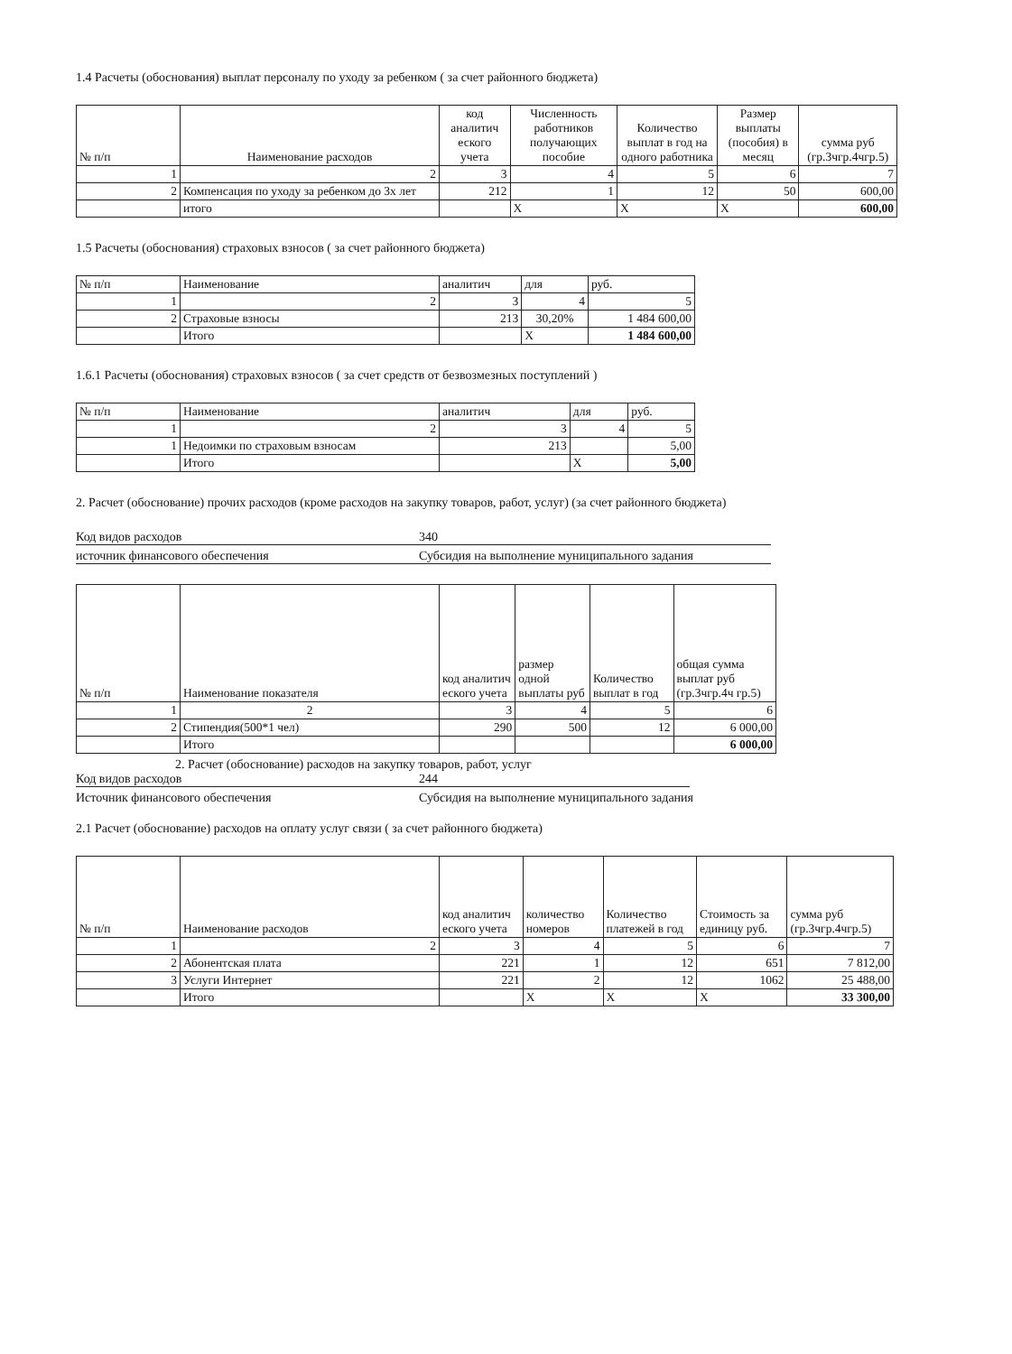1.4 Расчеты (обоснования) выплат персоналу по уходу за ребенком ( за счет районного бюджета)
| № п/п | Наименование расходов | код аналитич еского учета | Численность работников получающих пособие | Количество выплат в год на одного работника | Размер выплаты (пособия) в месяц | сумма руб (гр.3чгр.4чгр.5) |
| --- | --- | --- | --- | --- | --- | --- |
| 1 | 2 | 3 | 4 | 5 | 6 | 7 |
| 2 | Компенсация по уходу за ребенком до 3х лет | 212 | 1 | 12 | 50 | 600,00 |
| | итого | | X | X | X | 600,00 |
1.5 Расчеты (обоснования) страховых взносов ( за счет районного бюджета)
| № п/п | Наименование | аналитич | для | руб. |
| 1 | 2 | 3 | 4 | 5 |
| 2 | Страховые взносы | 213 | 30,20% | 1 484 600,00 |
| | Итого | | X | 1 484 600,00 |
1.6.1 Расчеты (обоснования) страховых взносов ( за счет средств от безвозмезных поступлений )
| № п/п | Наименование | аналитич | для | руб. |
| 1 | 2 | 3 | 4 | 5 |
| 1 | Недоимки по страховым взносам | 213 | | 5,00 |
| | Итого | | X | 5,00 |
2. Расчет (обоснование) прочих расходов (кроме расходов на закупку товаров, работ, услуг) (за счет районного бюджета)
Код видов расходов 340
источник финансового обеспечения Субсидия на выполнение муниципального задания
| № п/п | Наименование показателя | код аналитич еского учета | размер одной выплаты руб | Количество выплат в год | общая сумма выплат руб (гр.3чгр.4ч гр.5) |
| 1 | 2 | 3 | 4 | 5 | 6 |
| 2 | Стипендия(500*1 чел) | 290 | 500 | 12 | 6 000,00 |
| | Итого | | | | 6 000,00 |
2. Расчет (обоснование) расходов на закупку товаров, работ, услуг
Код видов расходов 244
Источник финансового обеспечения Субсидия на выполнение муниципального задания
2.1 Расчет (обоснование) расходов на оплату услуг связи ( за счет районного бюджета)
| № п/п | Наименование расходов | код аналитич еского учета | количество номеров | Количество платежей в год | Стоимость за единицу руб. | сумма руб (гр.3чгр.4чгр.5) |
| 1 | 2 | 3 | 4 | 5 | 6 | 7 |
| 2 | Абонентская плата | 221 | 1 | 12 | 651 | 7 812,00 |
| 3 | Услуги Интернет | 221 | 2 | 12 | 1062 | 25 488,00 |
| | Итого | | X | X | X | 33 300,00 |